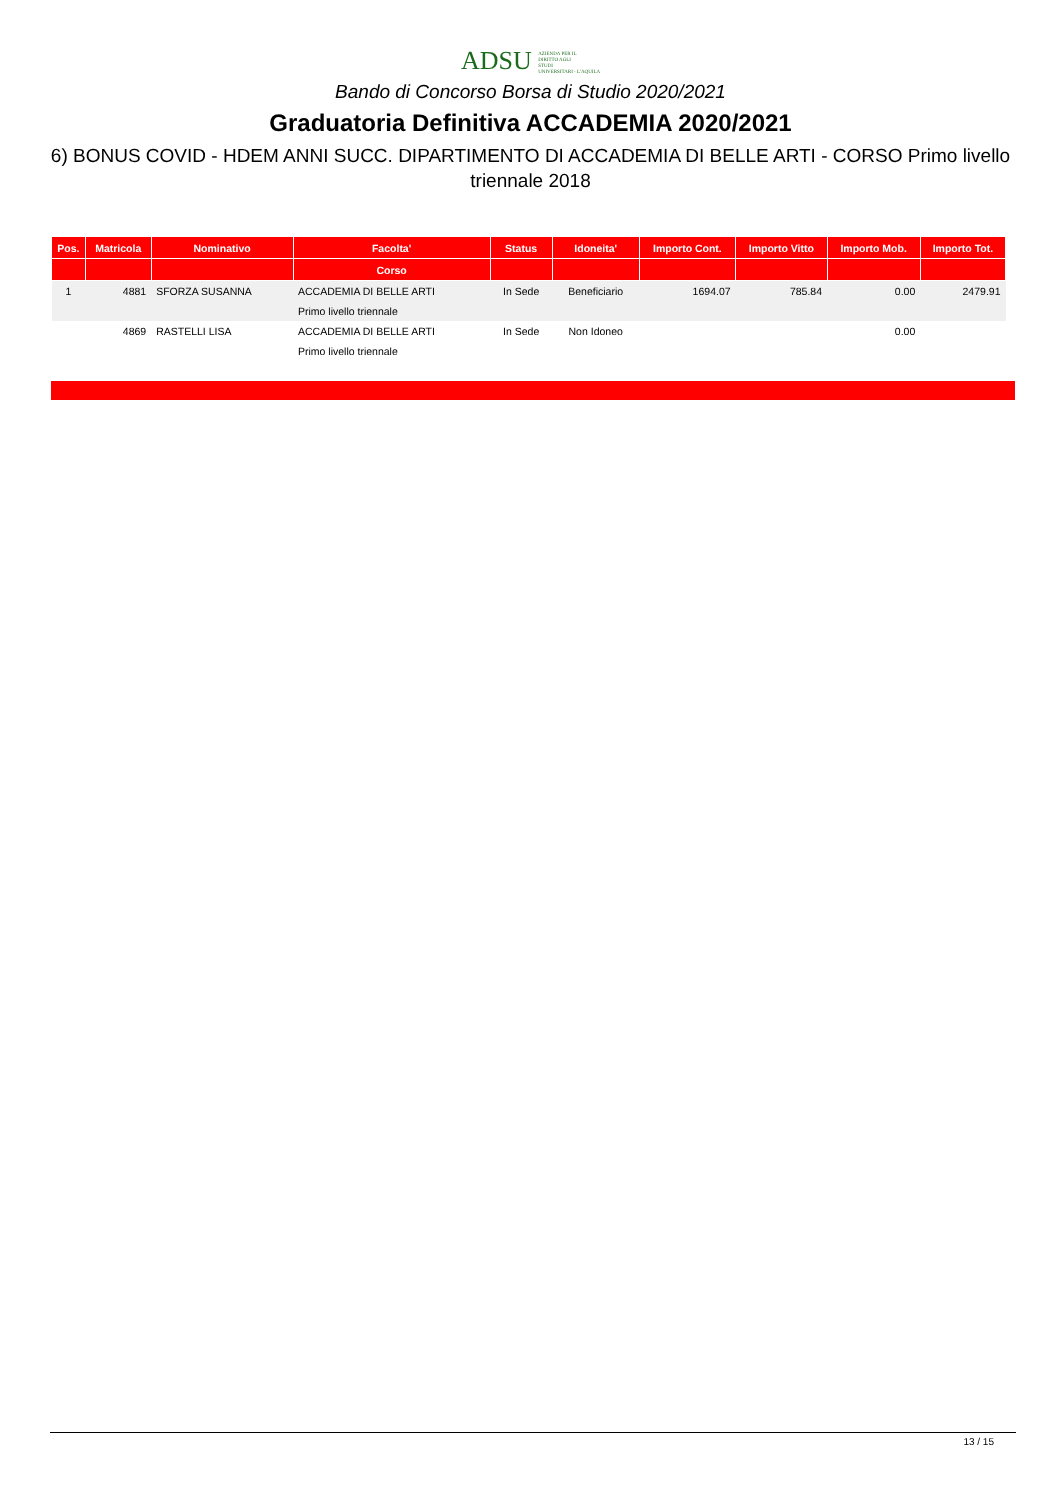ADSU AZIENDA PER IL
DIRITTO AGLI
STUDI
UNIVERSITARI - L'AQUILA
Bando di Concorso Borsa di Studio 2020/2021
Graduatoria Definitiva ACCADEMIA 2020/2021
6) BONUS COVID - HDEM ANNI SUCC. DIPARTIMENTO DI ACCADEMIA DI BELLE ARTI - CORSO Primo livello triennale 2018
| Pos. | Matricola | Nominativo | Facolta' | Status | Idoneita' | Importo Cont. | Importo Vitto | Importo Mob. | Importo Tot. |
| --- | --- | --- | --- | --- | --- | --- | --- | --- | --- |
| | | | Corso | | | | | | |
| 1 | 4881 | SFORZA SUSANNA | ACCADEMIA DI BELLE ARTI | In Sede | Beneficiario | 1694.07 | 785.84 | 0.00 | 2479.91 |
| | | | Primo livello triennale | | | | | | |
| | 4869 | RASTELLI LISA | ACCADEMIA DI BELLE ARTI | In Sede | Non Idoneo | | | 0.00 | |
| | | | Primo livello triennale | | | | | | |
13 / 15